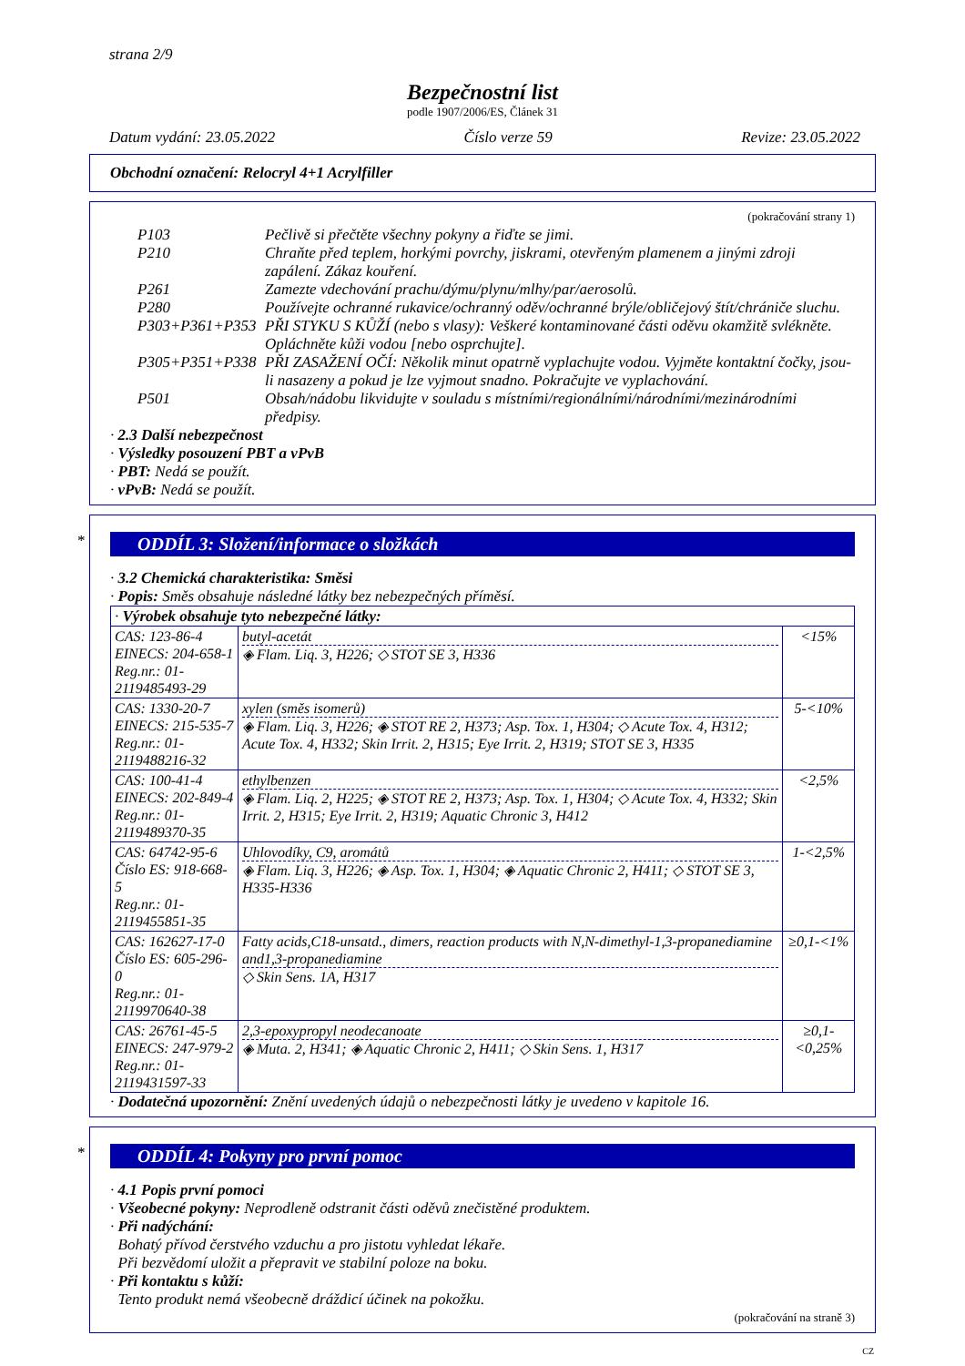strana 2/9
Bezpečnostní list
podle 1907/2006/ES, Článek 31
Datum vydání: 23.05.2022 Číslo verze 59 Revize: 23.05.2022
Obchodní označení: Relocryl 4+1 Acrylfiller
(pokračování strany 1)
P103 Pečlivě si přečtěte všechny pokyny a řiďte se jimi.
P210 Chraňte před teplem, horkými povrchy, jiskrami, otevřeným plamenem a jinými zdroji zapálení. Zákaz kouření.
P261 Zamezte vdechování prachu/dýmu/plynu/mlhy/par/aerosolů.
P280 Používejte ochranné rukavice/ochranný oděv/ochranné brýle/obličejový štít/chrániče sluchu.
P303+P361+P353 PŘI STYKU S KŮŽÍ (nebo s vlasy): Veškeré kontaminované části oděvu okamžitě svlékněte. Opláchněte kůži vodou [nebo osprchujte].
P305+P351+P338 PŘI ZASAŽENÍ OČÍ: Několik minut opatrně vyplachujte vodou. Vyjměte kontaktní čočky, jsou-li nasazeny a pokud je lze vyjmout snadno. Pokračujte ve vyplachování.
P501 Obsah/nádobu likvidujte v souladu s místními/regionálními/národními/mezinárodními předpisy.
· 2.3 Další nebezpečnost
· Výsledky posouzení PBT a vPvB
· PBT: Nedá se použít.
· vPvB: Nedá se použít.
*
ODDÍL 3: Složení/informace o složkách
· 3.2 Chemická charakteristika: Směsi
· Popis: Směs obsahuje následné látky bez nebezpečných příměsí.
| · Výrobek obsahuje tyto nebezpečné látky: | | |
| CAS: 123-86-4 EINECS: 204-658-1 Reg.nr.: 01-2119485493-29 | butyl-acetát ◈ Flam. Liq. 3, H226; ◇ STOT SE 3, H336 | <15% |
| CAS: 1330-20-7 EINECS: 215-535-7 Reg.nr.: 01-2119488216-32 | xylen (směs isomerů) ◈ Flam. Liq. 3, H226; ◈ STOT RE 2, H373; Asp. Tox. 1, H304; ◇ Acute Tox. 4, H312; Acute Tox. 4, H332; Skin Irrit. 2, H315; Eye Irrit. 2, H319; STOT SE 3, H335 | 5-<10% |
| CAS: 100-41-4 EINECS: 202-849-4 Reg.nr.: 01-2119489370-35 | ethylbenzen ◈ Flam. Liq. 2, H225; ◈ STOT RE 2, H373; Asp. Tox. 1, H304; ◇ Acute Tox. 4, H332; Skin Irrit. 2, H315; Eye Irrit. 2, H319; Aquatic Chronic 3, H412 | <2,5% |
| CAS: 64742-95-6 Číslo ES: 918-668-5 Reg.nr.: 01-2119455851-35 | Uhlovodíky, C9, aromátů ◈ Flam. Liq. 3, H226; ◈ Asp. Tox. 1, H304; ◈ Aquatic Chronic 2, H411; ◇ STOT SE 3, H335-H336 | 1-<2,5% |
| CAS: 162627-17-0 Číslo ES: 605-296-0 Reg.nr.: 01-2119970640-38 | Fatty acids,C18-unsatd., dimers, reaction products with N,N-dimethyl-1,3-propanediamine and1,3-propanediamine ◇ Skin Sens. 1A, H317 | ≥0,1-<1% |
| CAS: 26761-45-5 EINECS: 247-979-2 Reg.nr.: 01-2119431597-33 | 2,3-epoxypropyl neodecanoate ◈ Muta. 2, H341; ◈ Aquatic Chronic 2, H411; ◇ Skin Sens. 1, H317 | ≥0,1-<0,25% |
· Dodatečná upozornění: Znění uvedených údajů o nebezpečnosti látky je uvedeno v kapitole 16.
*
ODDÍL 4: Pokyny pro první pomoc
· 4.1 Popis první pomoci
· Všeobecné pokyny: Neprodleně odstranit části oděvů znečistěné produktem.
· Při nadýchání:
Bohatý přívod čerstvého vzduchu a pro jistotu vyhledat lékaře.
Při bezvědomí uložit a přepravit ve stabilní poloze na boku.
· Při kontaktu s kůží:
Tento produkt nemá všeobecně dráždicí účinek na pokožku.
(pokračování na straně 3)
CZ